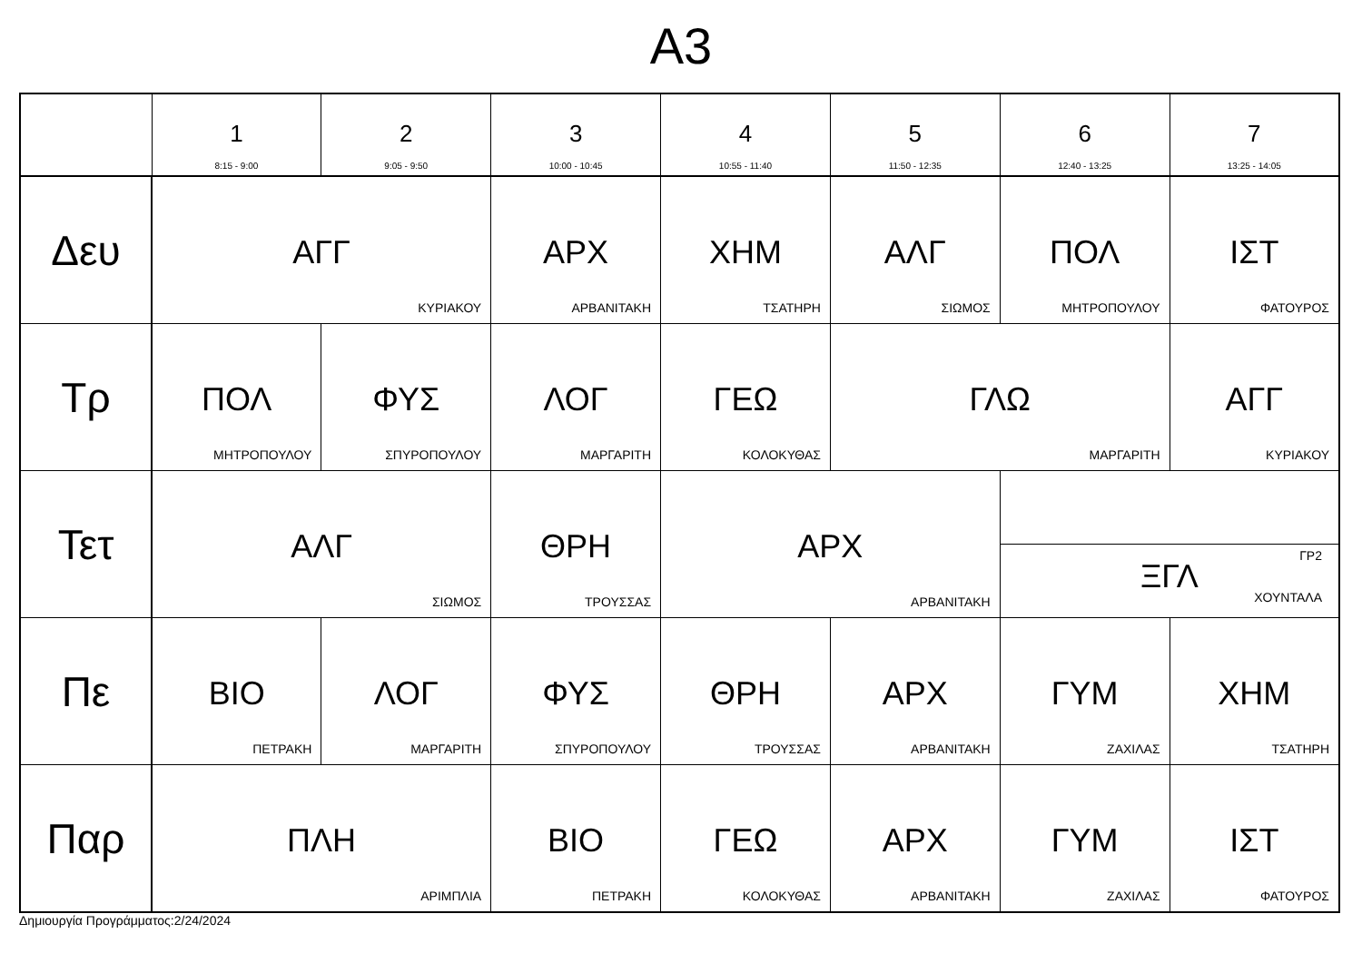Α3
| | 1 8:15 - 9:00 | 2 9:05 - 9:50 | 3 10:00 - 10:45 | 4 10:55 - 11:40 | 5 11:50 - 12:35 | 6 12:40 - 13:25 | 7 13:25 - 14:05 |
| --- | --- | --- | --- | --- | --- | --- | --- |
| Δευ | ΑΓΓ ΚΥΡΙΑΚΟΥ | | ΑΡΧ ΑΡΒΑΝΙΤΑΚΗ | ΧΗΜ ΤΣΑΤΗΡΗ | ΑΛΓ ΣΙΩΜΟΣ | ΠΟΛ ΜΗΤΡΟΠΟΥΛΟΥ | ΙΣΤ ΦΑΤΟΥΡΟΣ |
| Τρ | ΠΟΛ ΜΗΤΡΟΠΟΥΛΟΥ | ΦΥΣ ΣΠΥΡΟΠΟΥΛΟΥ | ΛΟΓ ΜΑΡΓΑΡΙΤΗ | ΓΕΩ ΚΟΛΟΚΥΘΑΣ | ΓΛΩ ΜΑΡΓΑΡΙΤΗ | | ΑΓΓ ΚΥΡΙΑΚΟΥ |
| Τετ | ΑΛΓ ΣΙΩΜΟΣ | | ΘΡΗ ΤΡΟΥΣΣΑΣ | ΑΡΧ ΑΡΒΑΝΙΤΑΚΗ | | ΓΡ2 ΞΓΛ ΧΟΥΝΤΑΛΑ | |
| Πε | ΒΙΟ ΠΕΤΡΑΚΗ | ΛΟΓ ΜΑΡΓΑΡΙΤΗ | ΦΥΣ ΣΠΥΡΟΠΟΥΛΟΥ | ΘΡΗ ΤΡΟΥΣΣΑΣ | ΑΡΧ ΑΡΒΑΝΙΤΑΚΗ | ΓΥΜ ΖΑΧΙΛΑΣ | ΧΗΜ ΤΣΑΤΗΡΗ |
| Παρ | ΠΛΗ ΑΡΙΜΠΛΙΑ | | ΒΙΟ ΠΕΤΡΑΚΗ | ΓΕΩ ΚΟΛΟΚΥΘΑΣ | ΑΡΧ ΑΡΒΑΝΙΤΑΚΗ | ΓΥΜ ΖΑΧΙΛΑΣ | ΙΣΤ ΦΑΤΟΥΡΟΣ |
Δημιουργία Προγράμματος:2/24/2024